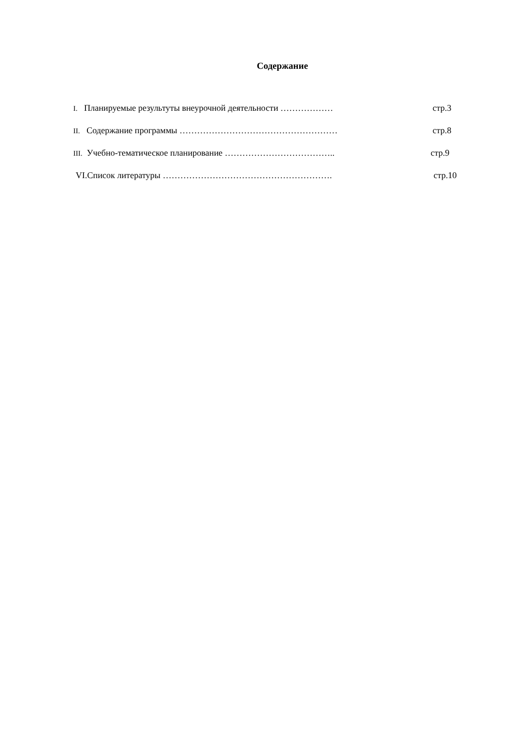Содержание
I. Планируемые результуты внеурочной деятельности ……………… стр.3
II. Содержание программы ……………………………………………… стр.8
III. Учебно-тематическое планирование ……………………………….. стр.9
VI.Список литературы …………………………………………………. стр.10